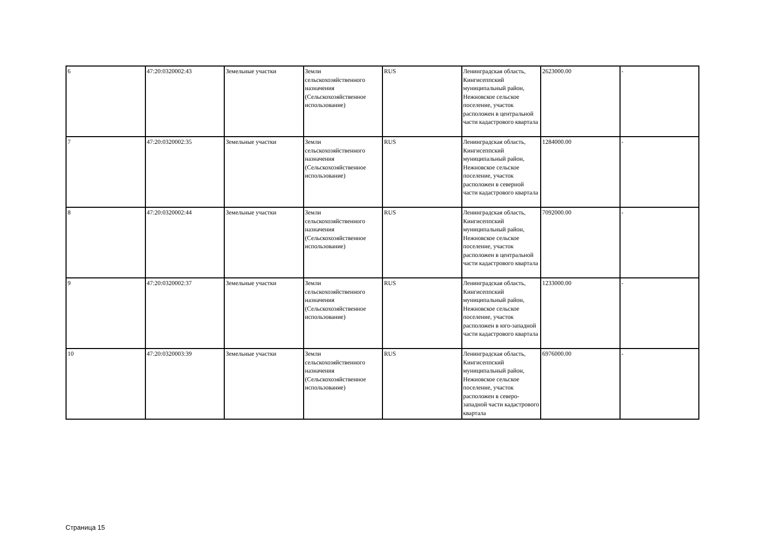| 6 | 47:20:0320002:43 | Земельные участки | Земли сельскохозяйственного назначения (Сельскохозяйственное использование) | RUS | Ленинградская область, Кингисеппский муниципальный район, Нежновское сельское поселение, участок расположен в центральной части кадастрового квартала | 2623000.00 | - |
| 7 | 47:20:0320002:35 | Земельные участки | Земли сельскохозяйственного назначения (Сельскохозяйственное использование) | RUS | Ленинградская область, Кингисеппский муниципальный район, Нежновское сельское поселение, участок расположен в северной части кадастрового квартала | 1284000.00 | - |
| 8 | 47:20:0320002:44 | Земельные участки | Земли сельскохозяйственного назначения (Сельскохозяйственное использование) | RUS | Ленинградская область, Кингисеппский муниципальный район, Нежновское сельское поселение, участок расположен в центральной части кадастрового квартала | 7092000.00 | - |
| 9 | 47:20:0320002:37 | Земельные участки | Земли сельскохозяйственного назначения (Сельскохозяйственное использование) | RUS | Ленинградская область, Кингисеппский муниципальный район, Нежновское сельское поселение, участок расположен в юго-западной части кадастрового квартала | 1233000.00 | - |
| 10 | 47:20:0320003:39 | Земельные участки | Земли сельскохозяйственного назначения (Сельскохозяйственное использование) | RUS | Ленинградская область, Кингисеппский муниципальный район, Нежновское сельское поселение, участок расположен в северо-западной части кадастрового квартала | 6976000.00 | - |
Страница 15